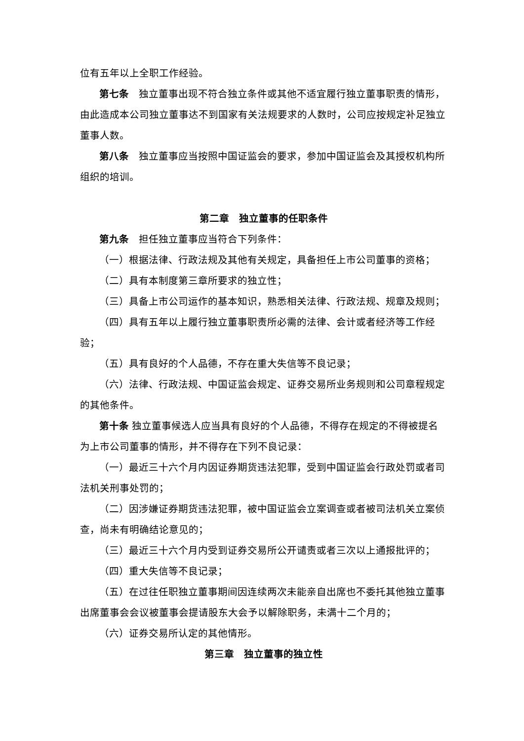位有五年以上全职工作经验。
第七条　独立董事出现不符合独立条件或其他不适宜履行独立董事职责的情形，由此造成本公司独立董事达不到国家有关法规要求的人数时，公司应按规定补足独立董事人数。
第八条　独立董事应当按照中国证监会的要求，参加中国证监会及其授权机构所组织的培训。
第二章　独立董事的任职条件
第九条　担任独立董事应当符合下列条件：
（一）根据法律、行政法规及其他有关规定，具备担任上市公司董事的资格；
（二）具有本制度第三章所要求的独立性；
（三）具备上市公司运作的基本知识，熟悉相关法律、行政法规、规章及规则；
（四）具有五年以上履行独立董事职责所必需的法律、会计或者经济等工作经验；
（五）具有良好的个人品德，不存在重大失信等不良记录；
（六）法律、行政法规、中国证监会规定、证券交易所业务规则和公司章程规定的其他条件。
第十条 独立董事候选人应当具有良好的个人品德，不得存在规定的不得被提名为上市公司董事的情形，并不得存在下列不良记录：
（一）最近三十六个月内因证券期货违法犯罪，受到中国证监会行政处罚或者司法机关刑事处罚的；
（二）因涉嫌证券期货违法犯罪，被中国证监会立案调查或者被司法机关立案侦查，尚未有明确结论意见的；
（三）最近三十六个月内受到证券交易所公开谴责或者三次以上通报批评的；
（四）重大失信等不良记录；
（五）在过往任职独立董事期间因连续两次未能亲自出席也不委托其他独立董事出席董事会会议被董事会提请股东大会予以解除职务，未满十二个月的；
（六）证券交易所认定的其他情形。
第三章　独立董事的独立性